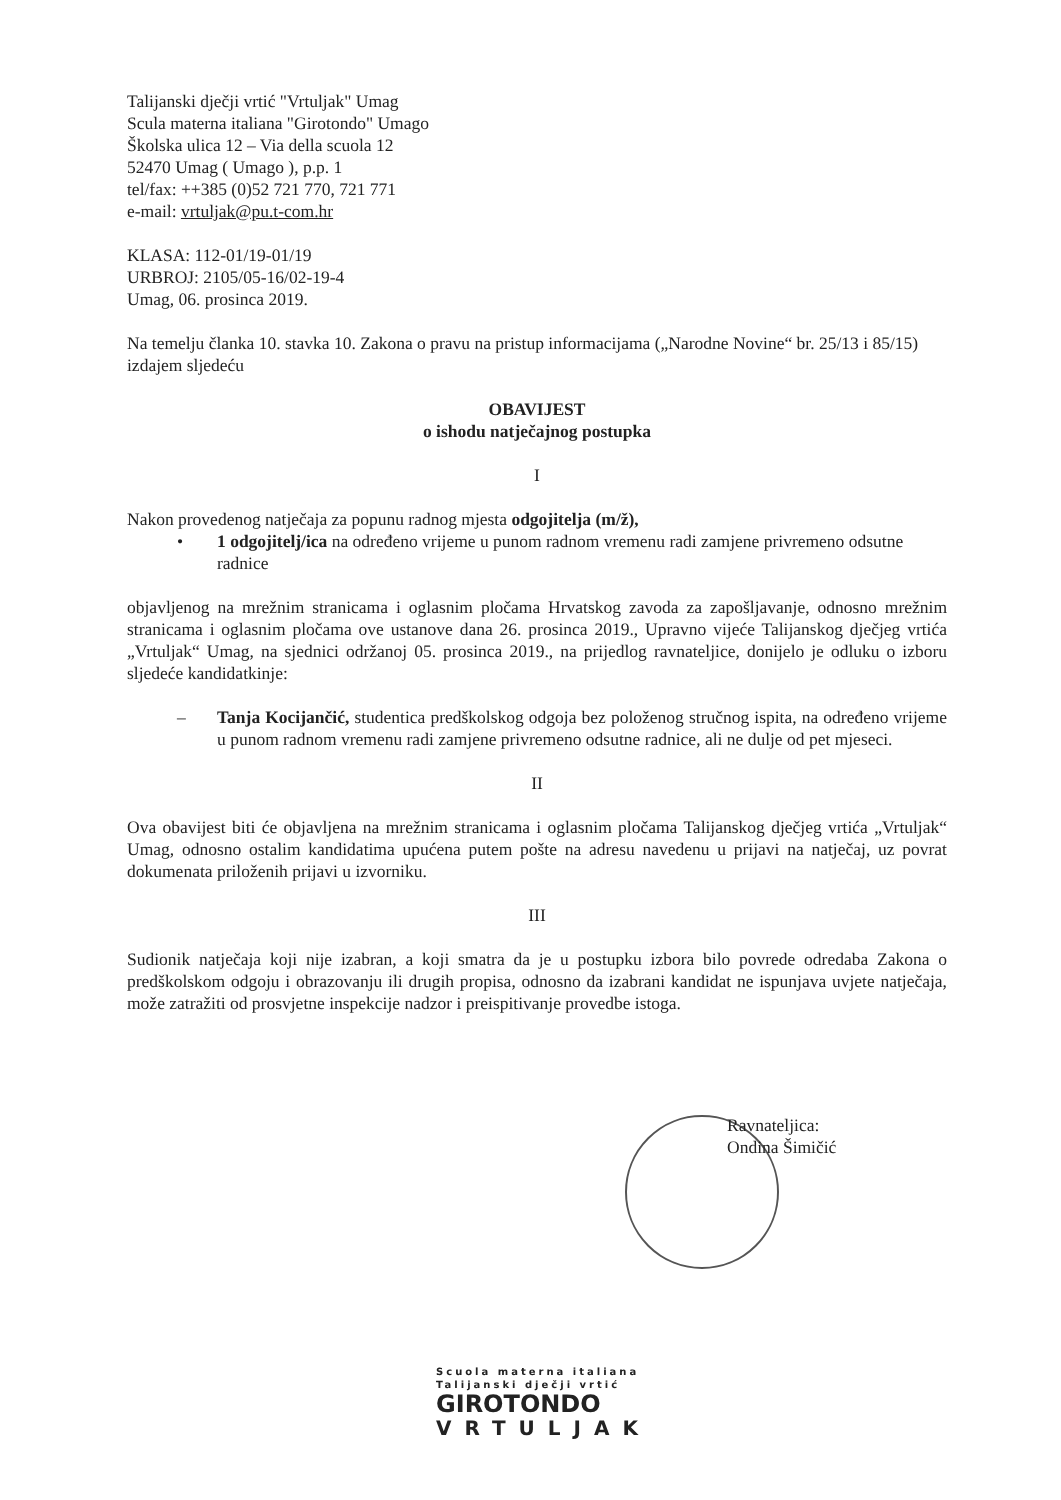Talijanski dječji vrtić "Vrtuljak" Umag
Scula materna italiana "Girotondo" Umago
Školska ulica 12 – Via della scuola 12
52470 Umag ( Umago ), p.p. 1
tel/fax: ++385 (0)52 721 770, 721 771
e-mail: vrtuljak@pu.t-com.hr
KLASA: 112-01/19-01/19
URBROJ: 2105/05-16/02-19-4
Umag, 06. prosinca 2019.
Na temelju članka 10. stavka 10. Zakona o pravu na pristup informacijama („Narodne Novine“ br. 25/13 i 85/15) izdajem sljedeću
OBAVIJEST
o ishodu natječajnog postupka
I
Nakon provedenog natječaja za popunu radnog mjesta odgojitelja (m/ž),
• 1 odgojitelj/ica na određeno vrijeme u punom radnom vremenu radi zamjene privremeno odsutne radnice
objavljenog na mrežnim stranicama i oglasnim pločama Hrvatskog zavoda za zapošljavanje, odnosno mrežnim stranicama i oglasnim pločama ove ustanove dana 26. prosinca 2019., Upravno vijeće Talijanskog dječjeg vrtića „Vrtuljak“ Umag, na sjednici održanoj 05. prosinca 2019., na prijedlog ravnateljice, donijelo je odluku o izboru sljedeće kandidatkinje:
– Tanja Kocijančić, studentica predškolskog odgoja bez položenog stručnog ispita, na određeno vrijeme u punom radnom vremenu radi zamjene privremeno odsutne radnice, ali ne dulje od pet mjeseci.
II
Ova obavijest biti će objavljena na mrežnim stranicama i oglasnim pločama Talijanskog dječjeg vrtića „Vrtuljak“ Umag, odnosno ostalim kandidatima upućena putem pošte na adresu navedenu u prijavi na natječaj, uz povrat dokumenata priloženih prijavi u izvorniku.
III
Sudionik natječaja koji nije izabran, a koji smatra da je u postupku izbora bilo povrede odredaba Zakona o predškolskom odgoju i obrazovanju ili drugih propisa, odnosno da izabrani kandidat ne ispunjava uvjete natječaja, može zatražiti od prosvjetne inspekcije nadzor i preispitivanje provedbe istoga.
Ravnateljica:
Ondina Šimičić
Scuola materna italiana
Talijanski dječji vrtić
GIROTONDO
VRTULJAK